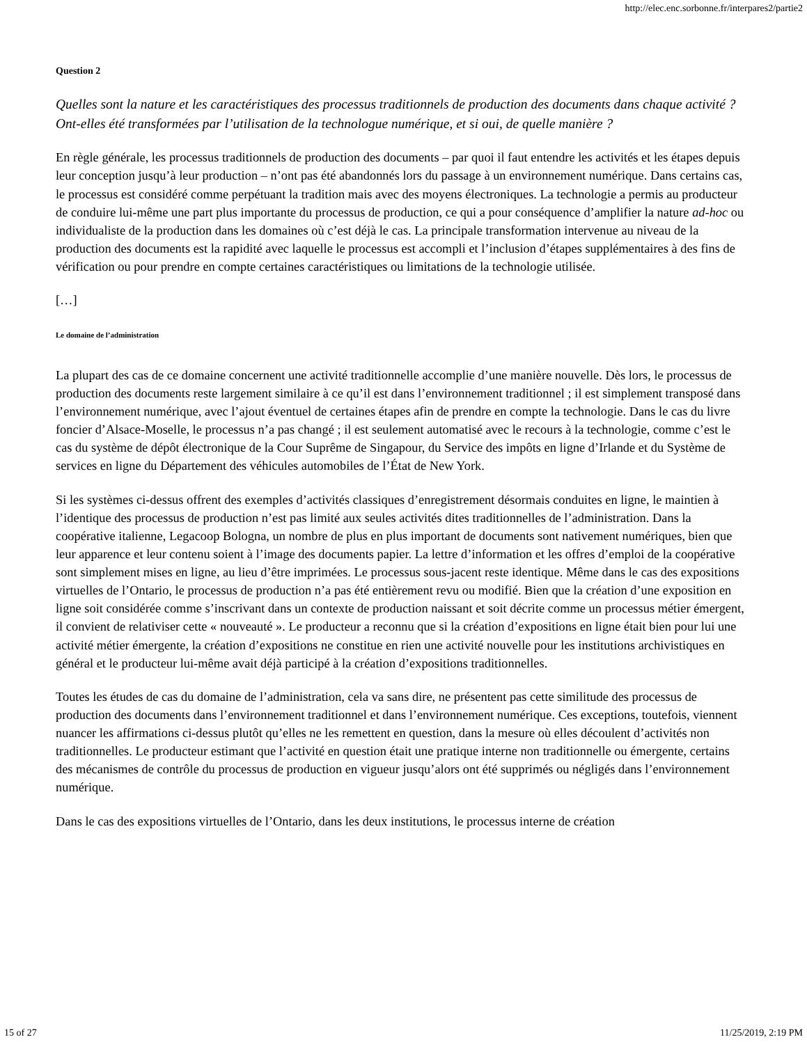http://elec.enc.sorbonne.fr/interpares2/partie2
Question 2
Quelles sont la nature et les caractéristiques des processus traditionnels de production des documents dans chaque activité ? Ont-elles été transformées par l’utilisation de la technologue numérique, et si oui, de quelle manière ?
En règle générale, les processus traditionnels de production des documents – par quoi il faut entendre les activités et les étapes depuis leur conception jusqu’à leur production – n’ont pas été abandonnés lors du passage à un environnement numérique. Dans certains cas, le processus est considéré comme perpétuant la tradition mais avec des moyens électroniques. La technologie a permis au producteur de conduire lui-même une part plus importante du processus de production, ce qui a pour conséquence d’amplifier la nature ad-hoc ou individualiste de la production dans les domaines où c’est déjà le cas. La principale transformation intervenue au niveau de la production des documents est la rapidité avec laquelle le processus est accompli et l’inclusion d’étapes supplémentaires à des fins de vérification ou pour prendre en compte certaines caractéristiques ou limitations de la technologie utilisée.
[…]
Le domaine de l’administration
La plupart des cas de ce domaine concernent une activité traditionnelle accomplie d’une manière nouvelle. Dès lors, le processus de production des documents reste largement similaire à ce qu’il est dans l’environnement traditionnel ; il est simplement transposé dans l’environnement numérique, avec l’ajout éventuel de certaines étapes afin de prendre en compte la technologie. Dans le cas du livre foncier d’Alsace-Moselle, le processus n’a pas changé ; il est seulement automatisé avec le recours à la technologie, comme c’est le cas du système de dépôt électronique de la Cour Suprême de Singapour, du Service des impôts en ligne d’Irlande et du Système de services en ligne du Département des véhicules automobiles de l’État de New York.
Si les systèmes ci-dessus offrent des exemples d’activités classiques d’enregistrement désormais conduites en ligne, le maintien à l’identique des processus de production n’est pas limité aux seules activités dites traditionnelles de l’administration. Dans la coopérative italienne, Legacoop Bologna, un nombre de plus en plus important de documents sont nativement numériques, bien que leur apparence et leur contenu soient à l’image des documents papier. La lettre d’information et les offres d’emploi de la coopérative sont simplement mises en ligne, au lieu d’être imprimées. Le processus sous-jacent reste identique. Même dans le cas des expositions virtuelles de l’Ontario, le processus de production n’a pas été entièrement revu ou modifié. Bien que la création d’une exposition en ligne soit considérée comme s’inscrivant dans un contexte de production naissant et soit décrite comme un processus métier émergent, il convient de relativiser cette « nouveauté ». Le producteur a reconnu que si la création d’expositions en ligne était bien pour lui une activité métier émergente, la création d’expositions ne constitue en rien une activité nouvelle pour les institutions archivistiques en général et le producteur lui-même avait déjà participé à la création d’expositions traditionnelles.
Toutes les études de cas du domaine de l’administration, cela va sans dire, ne présentent pas cette similitude des processus de production des documents dans l’environnement traditionnel et dans l’environnement numérique. Ces exceptions, toutefois, viennent nuancer les affirmations ci-dessus plutôt qu’elles ne les remettent en question, dans la mesure où elles découlent d’activités non traditionnelles. Le producteur estimant que l’activité en question était une pratique interne non traditionnelle ou émergente, certains des mécanismes de contrôle du processus de production en vigueur jusqu’alors ont été supprimés ou négligés dans l’environnement numérique.
Dans le cas des expositions virtuelles de l’Ontario, dans les deux institutions, le processus interne de création
15 of 27 11/25/2019, 2:19 PM